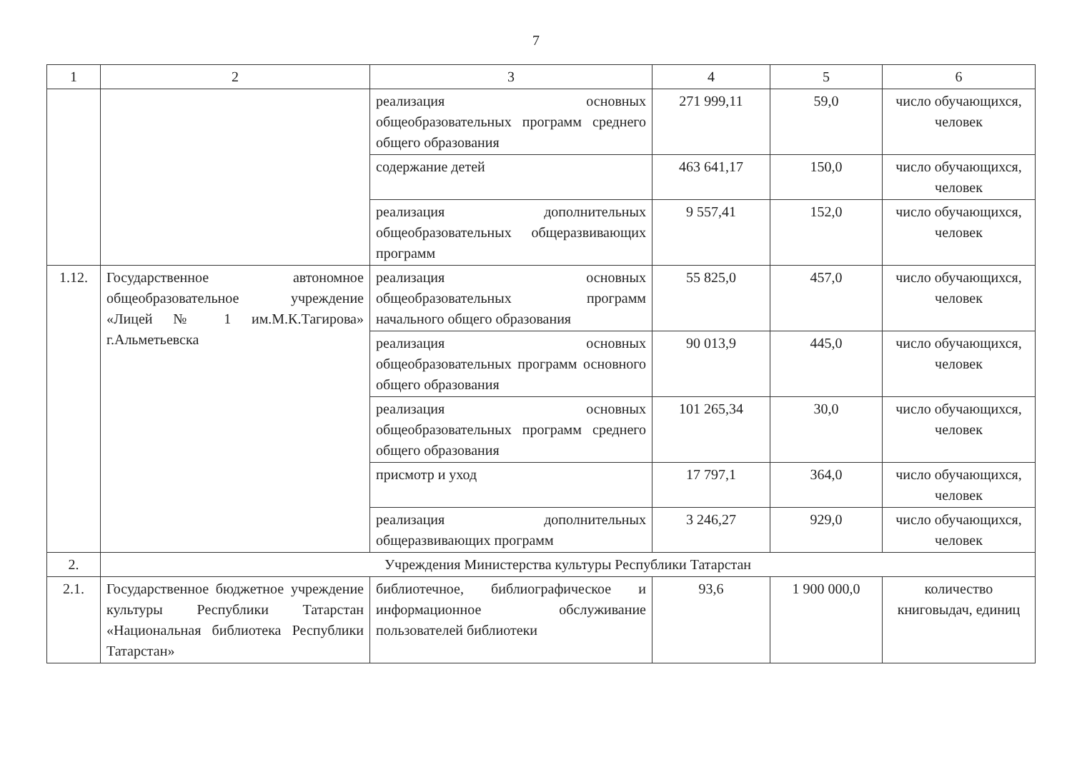7
| 1 | 2 | 3 | 4 | 5 | 6 |
| --- | --- | --- | --- | --- | --- |
| | | реализация основных общеобразовательных программ среднего общего образования | 271 999,11 | 59,0 | число обучающихся, человек |
| | | содержание детей | 463 641,17 | 150,0 | число обучающихся, человек |
| | | реализация дополнительных общеобразовательных общеразвивающих программ | 9 557,41 | 152,0 | число обучающихся, человек |
| 1.12. | Государственное автономное общеобразовательное учреждение «Лицей № 1 им.М.К.Тагирова» г.Альметьевска | реализация основных общеобразовательных программ начального общего образования | 55 825,0 | 457,0 | число обучающихся, человек |
| | | реализация основных общеобразовательных программ основного общего образования | 90 013,9 | 445,0 | число обучающихся, человек |
| | | реализация основных общеобразовательных программ среднего общего образования | 101 265,34 | 30,0 | число обучающихся, человек |
| | | присмотр и уход | 17 797,1 | 364,0 | число обучающихся, человек |
| | | реализация дополнительных общеразвивающих программ | 3 246,27 | 929,0 | число обучающихся, человек |
| 2. | Учреждения Министерства культуры Республики Татарстан | | | | |
| 2.1. | Государственное бюджетное учреждение культуры Республики Татарстан «Национальная библиотека Республики Татарстан» | библиотечное, библиографическое и информационное обслуживание пользователей библиотеки | 93,6 | 1 900 000,0 | количество книговыдач, единиц |